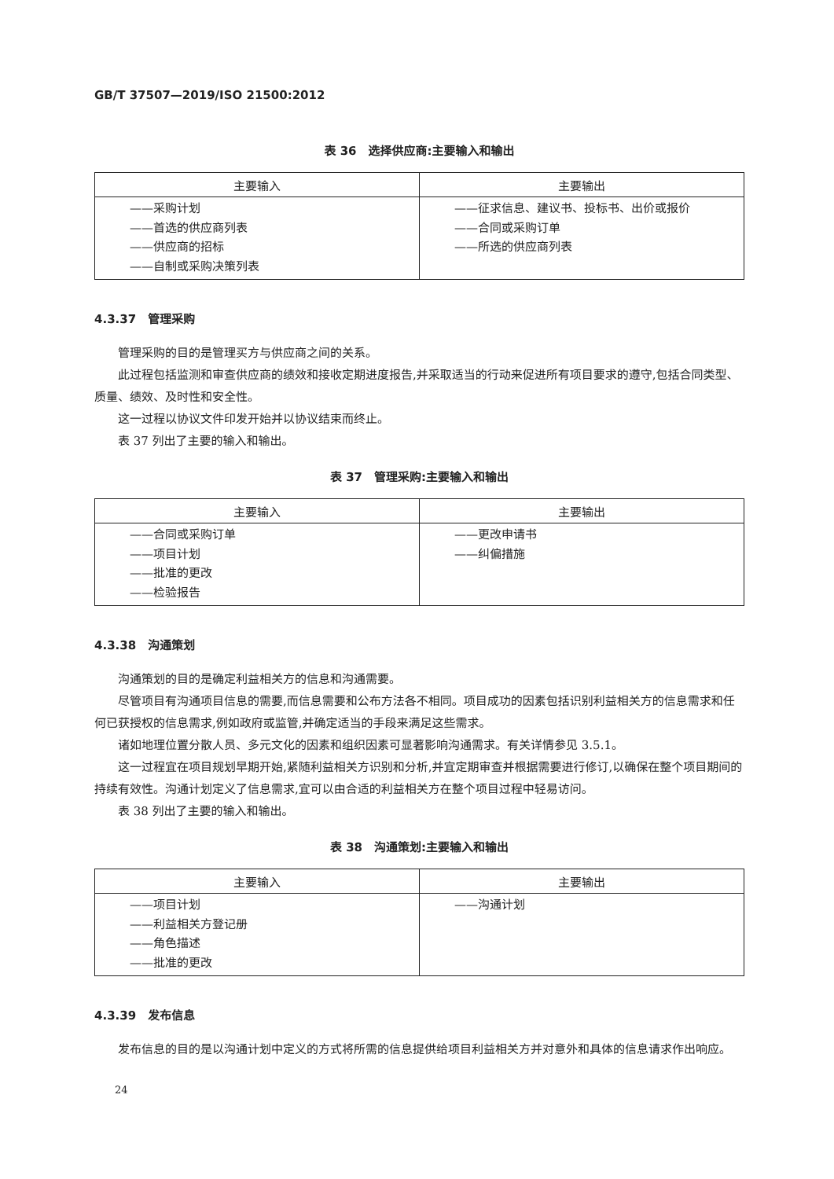GB/T 37507—2019/ISO 21500:2012
表 36　选择供应商:主要输入和输出
| 主要输入 | 主要输出 |
| --- | --- |
| ——采购计划 ——首选的供应商列表 ——供应商的招标 ——自制或采购决策列表 | ——征求信息、建议书、投标书、出价或报价 ——合同或采购订单 ——所选的供应商列表 |
4.3.37　管理采购
管理采购的目的是管理买方与供应商之间的关系。
此过程包括监测和审查供应商的绩效和接收定期进度报告,并采取适当的行动来促进所有项目要求的遵守,包括合同类型、质量、绩效、及时性和安全性。
这一过程以协议文件印发开始并以协议结束而终止。
表 37 列出了主要的输入和输出。
表 37　管理采购:主要输入和输出
| 主要输入 | 主要输出 |
| --- | --- |
| ——合同或采购订单 ——项目计划 ——批准的更改 ——检验报告 | ——更改申请书 ——纠偏措施 |
4.3.38　沟通策划
沟通策划的目的是确定利益相关方的信息和沟通需要。
尽管项目有沟通项目信息的需要,而信息需要和公布方法各不相同。项目成功的因素包括识别利益相关方的信息需求和任何已获授权的信息需求,例如政府或监管,并确定适当的手段来满足这些需求。
诸如地理位置分散人员、多元文化的因素和组织因素可显著影响沟通需求。有关详情参见 3.5.1。
这一过程宜在项目规划早期开始,紧随利益相关方识别和分析,并宜定期审查并根据需要进行修订,以确保在整个项目期间的持续有效性。沟通计划定义了信息需求,宜可以由合适的利益相关方在整个项目过程中轻易访问。
表 38 列出了主要的输入和输出。
表 38　沟通策划:主要输入和输出
| 主要输入 | 主要输出 |
| --- | --- |
| ——项目计划 ——利益相关方登记册 ——角色描述 ——批准的更改 | ——沟通计划 |
4.3.39　发布信息
发布信息的目的是以沟通计划中定义的方式将所需的信息提供给项目利益相关方并对意外和具体的信息请求作出响应。
24